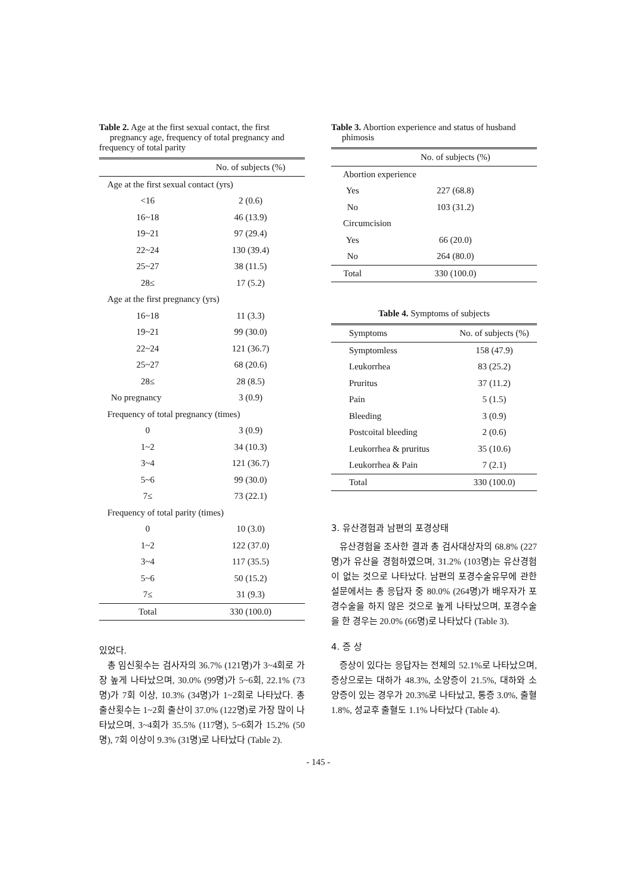Table 2. Age at the first sexual contact, the first pregnancy age, frequency of total pregnancy and frequency of total parity
| | No. of subjects (%) |
| --- | --- |
| Age at the first sexual contact (yrs) | |
| <16 | 2 (0.6) |
| 16~18 | 46 (13.9) |
| 19~21 | 97 (29.4) |
| 22~24 | 130 (39.4) |
| 25~27 | 38 (11.5) |
| 28≤ | 17 (5.2) |
| Age at the first pregnancy (yrs) | |
| 16~18 | 11 (3.3) |
| 19~21 | 99 (30.0) |
| 22~24 | 121 (36.7) |
| 25~27 | 68 (20.6) |
| 28≤ | 28 (8.5) |
| No pregnancy | 3 (0.9) |
| Frequency of total pregnancy (times) | |
| 0 | 3 (0.9) |
| 1~2 | 34 (10.3) |
| 3~4 | 121 (36.7) |
| 5~6 | 99 (30.0) |
| 7≤ | 73 (22.1) |
| Frequency of total parity (times) | |
| 0 | 10 (3.0) |
| 1~2 | 122 (37.0) |
| 3~4 | 117 (35.5) |
| 5~6 | 50 (15.2) |
| 7≤ | 31 (9.3) |
| Total | 330 (100.0) |
있었다.
총 임신횟수는 검사자의 36.7% (121명)가 3~4회로 가장 높게 나타났으며, 30.0% (99명)가 5~6회, 22.1% (73명)가 7회 이상, 10.3% (34명)가 1~2회로 나타났다. 총 출산횟수는 1~2회 출산이 37.0% (122명)로 가장 많이 나타났으며, 3~4회가 35.5% (117명), 5~6회가 15.2% (50명), 7회 이상이 9.3% (31명)로 나타났다 (Table 2).
Table 3. Abortion experience and status of husband phimosis
| | No. of subjects (%) |
| --- | --- |
| Abortion experience | |
| Yes | 227 (68.8) |
| No | 103 (31.2) |
| Circumcision | |
| Yes | 66 (20.0) |
| No | 264 (80.0) |
| Total | 330 (100.0) |
Table 4. Symptoms of subjects
| Symptoms | No. of subjects (%) |
| --- | --- |
| Symptomless | 158 (47.9) |
| Leukorrhea | 83 (25.2) |
| Pruritus | 37 (11.2) |
| Pain | 5 (1.5) |
| Bleeding | 3 (0.9) |
| Postcoital bleeding | 2 (0.6) |
| Leukorrhea & pruritus | 35 (10.6) |
| Leukorrhea & Pain | 7 (2.1) |
| Total | 330 (100.0) |
3. 유산경험과 남편의 포경상태
유산경험을 조사한 결과 총 검사대상자의 68.8% (227명)가 유산을 경험하였으며, 31.2% (103명)는 유산경험이 없는 것으로 나타났다. 남편의 포경수술유무에 관한 설문에서는 총 응답자 중 80.0% (264명)가 배우자가 포경수술을 하지 않은 것으로 높게 나타났으며, 포경수술을 한 경우는 20.0% (66명)로 나타났다 (Table 3).
4. 증 상
증상이 있다는 응답자는 전체의 52.1%로 나타났으며, 증상으로는 대하가 48.3%, 소양증이 21.5%, 대하와 소양증이 있는 경우가 20.3%로 나타났고, 통증 3.0%, 출혈 1.8%, 성교후 출혈도 1.1% 나타났다 (Table 4).
- 145 -